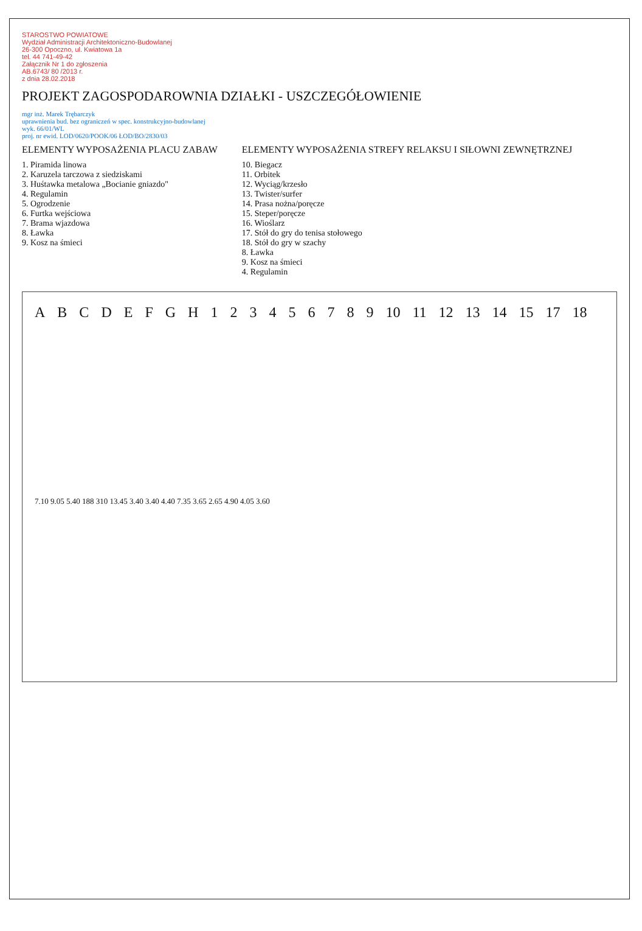STAROSTWO POWIATOWE
Wydział Administracji Architektoniczno-Budowlanej
26-300 Opoczno, ul. Kwiatowa 1a
tel. 44 741-49-42
Załącznik Nr 1 do zgłoszenia
AB.6743/ 80 /2013 r.
z dnia 28.02.2018
PROJEKT ZAGOSPODAROWNIA DZIAŁKI - USZCZEGÓŁOWIENIE
mgr inż. Marek Trębarczyk
uprawnienia bud. bez ograniczeń w spec. konstrukcyjno-budowlanej
wyk. 66/01/WL
proj. nr ewid. LOD/0620/POOK/06 ŁOD/BO/2830/03
ELEMENTY WYPOSAŻENIA PLACU ZABAW
1. Piramida linowa
2. Karuzela tarczowa z siedziskami
3. Huśtawka metalowa „Bocianie gniazdo"
4. Regulamin
5. Ogrodzenie
6. Furtka wejściowa
7. Brama wjazdowa
8. Ławka
9. Kosz na śmieci
ELEMENTY WYPOSAŻENIA STREFY RELAKSU I SIŁOWNI ZEWNĘTRZNEJ
10. Biegacz
11. Orbitek
12. Wyciąg/krzesło
13. Twister/surfer
14. Prasa nożna/poręcze
15. Steper/poręcze
16. Wioślarz
17. Stół do gry do tenisa stołowego
18. Stół do gry w szachy
8. Ławka
9. Kosz na śmieci
4. Regulamin
A B C D E F G H 1 2 3 4 5 6 7 8 9 10 11 12 13 14 15 17 18 7.10 9.05 5.40 188 310 13.45 3.40 3.40 4.40 7.35 3.65 2.65 4.90 4.05 3.60